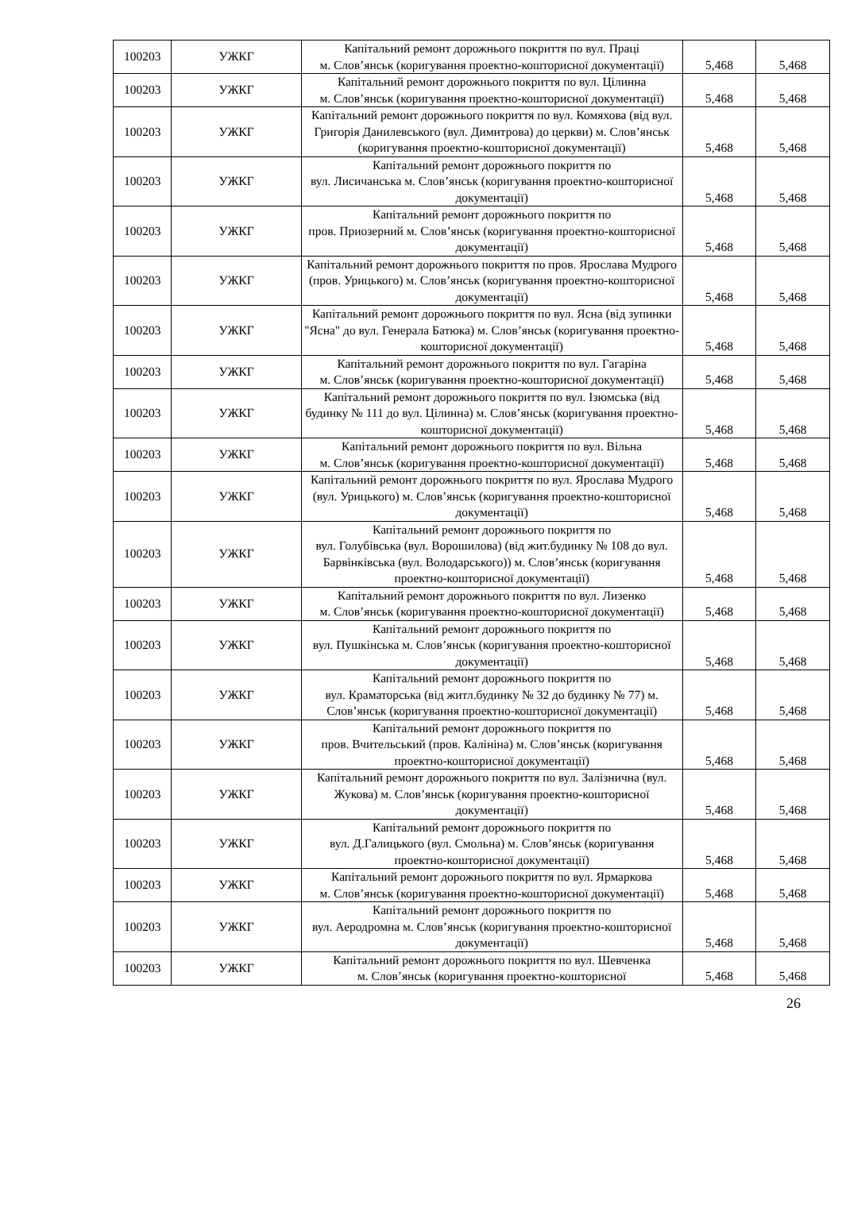| 100203 | УЖКГ | Капітальний ремонт дорожнього покриття по вул. Праці м. Слов’янськ (коригування проектно-кошторисної документації) | 5,468 | 5,468 |
| 100203 | УЖКГ | Капітальний ремонт дорожнього покриття по вул. Цілинна м. Слов’янськ (коригування проектно-кошторисної документації) | 5,468 | 5,468 |
| 100203 | УЖКГ | Капітальний ремонт дорожнього покриття по вул. Комяхова (від вул. Григорія Данилевського (вул. Димитрова) до церкви) м. Слов’янськ (коригування проектно-кошторисної документації) | 5,468 | 5,468 |
| 100203 | УЖКГ | Капітальний ремонт дорожнього покриття по вул. Лисичанська м. Слов’янськ (коригування проектно-кошторисної документації) | 5,468 | 5,468 |
| 100203 | УЖКГ | Капітальний ремонт дорожнього покриття по пров. Приозерний м. Слов’янськ (коригування проектно-кошторисної документації) | 5,468 | 5,468 |
| 100203 | УЖКГ | Капітальний ремонт дорожнього покриття по пров. Ярослава Мудрого (пров. Урицького) м. Слов’янськ (коригування проектно-кошторисної документації) | 5,468 | 5,468 |
| 100203 | УЖКГ | Капітальний ремонт дорожнього покриття по вул. Ясна (від зупинки "Ясна" до вул. Генерала Батюка) м. Слов’янськ (коригування проектно-кошторисної документації) | 5,468 | 5,468 |
| 100203 | УЖКГ | Капітальний ремонт дорожнього покриття по вул. Гагаріна м. Слов’янськ (коригування проектно-кошторисної документації) | 5,468 | 5,468 |
| 100203 | УЖКГ | Капітальний ремонт дорожнього покриття по вул. Ізюмська (від будинку № 111 до вул. Цілинна) м. Слов’янськ (коригування проектно-кошторисної документації) | 5,468 | 5,468 |
| 100203 | УЖКГ | Капітальний ремонт дорожнього покриття по вул. Вільна м. Слов’янськ (коригування проектно-кошторисної документації) | 5,468 | 5,468 |
| 100203 | УЖКГ | Капітальний ремонт дорожнього покриття по вул. Ярослава Мудрого (вул. Урицького) м. Слов’янськ (коригування проектно-кошторисної документації) | 5,468 | 5,468 |
| 100203 | УЖКГ | Капітальний ремонт дорожнього покриття по вул. Голубівська (вул. Ворошилова) (від жит.будинку № 108 до вул. Барвінківська (вул. Володарського)) м. Слов’янськ (коригування проектно-кошторисної документації) | 5,468 | 5,468 |
| 100203 | УЖКГ | Капітальний ремонт дорожнього покриття по вул. Лизенко м. Слов’янськ (коригування проектно-кошторисної документації) | 5,468 | 5,468 |
| 100203 | УЖКГ | Капітальний ремонт дорожнього покриття по вул. Пушкінська м. Слов’янськ (коригування проектно-кошторисної документації) | 5,468 | 5,468 |
| 100203 | УЖКГ | Капітальний ремонт дорожнього покриття по вул. Краматорська (від житл.будинку № 32 до будинку № 77) м. Слов’янськ (коригування проектно-кошторисної документації) | 5,468 | 5,468 |
| 100203 | УЖКГ | Капітальний ремонт дорожнього покриття по пров. Вчительський (пров. Калініна) м. Слов’янськ (коригування проектно-кошторисної документації) | 5,468 | 5,468 |
| 100203 | УЖКГ | Капітальний ремонт дорожнього покриття по вул. Залізнична (вул. Жукова) м. Слов’янськ (коригування проектно-кошторисної документації) | 5,468 | 5,468 |
| 100203 | УЖКГ | Капітальний ремонт дорожнього покриття по вул. Д.Галицького (вул. Смольна) м. Слов’янськ (коригування проектно-кошторисної документації) | 5,468 | 5,468 |
| 100203 | УЖКГ | Капітальний ремонт дорожнього покриття по вул. Ярмаркова м. Слов’янськ (коригування проектно-кошторисної документації) | 5,468 | 5,468 |
| 100203 | УЖКГ | Капітальний ремонт дорожнього покриття по вул. Аеродромна м. Слов’янськ (коригування проектно-кошторисної документації) | 5,468 | 5,468 |
| 100203 | УЖКГ | Капітальний ремонт дорожнього покриття по вул. Шевченка м. Слов’янськ (коригування проектно-кошторисної | 5,468 | 5,468 |
26